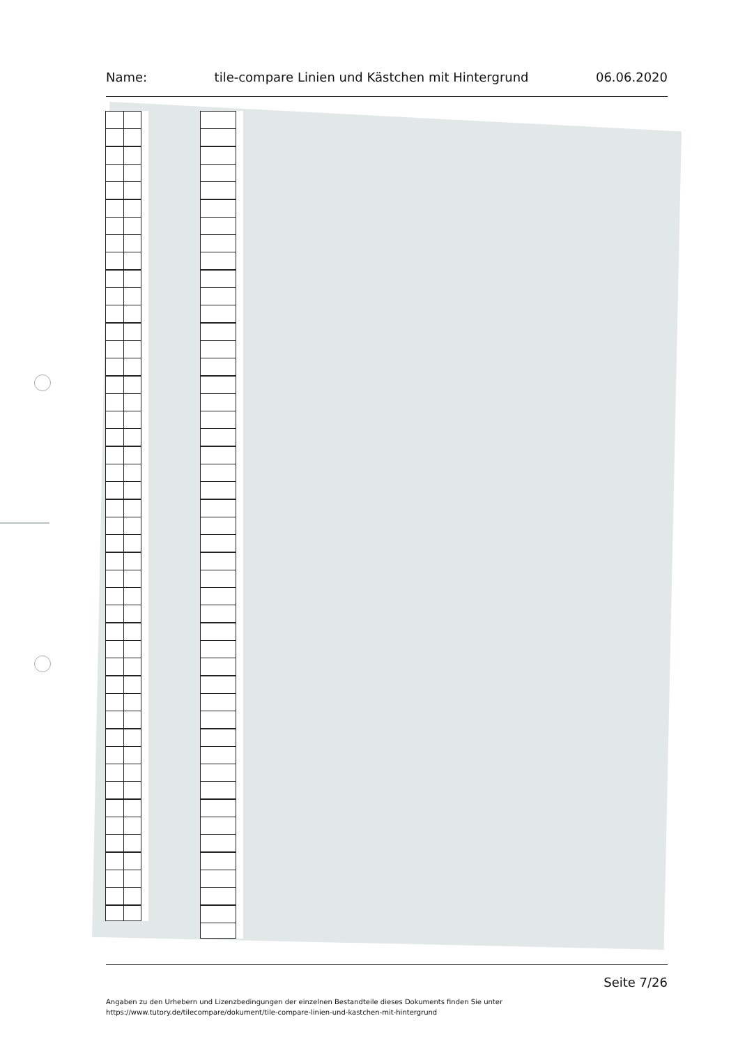Name: tile-compare Linien und Kästchen mit Hintergrund 06.06.2020
Seite 7/26
Angaben zu den Urhebern und Lizenzbedingungen der einzelnen Bestandteile dieses Dokuments finden Sie unter
https://www.tutory.de/tilecompare/dokument/tile-compare-linien-und-kastchen-mit-hintergrund